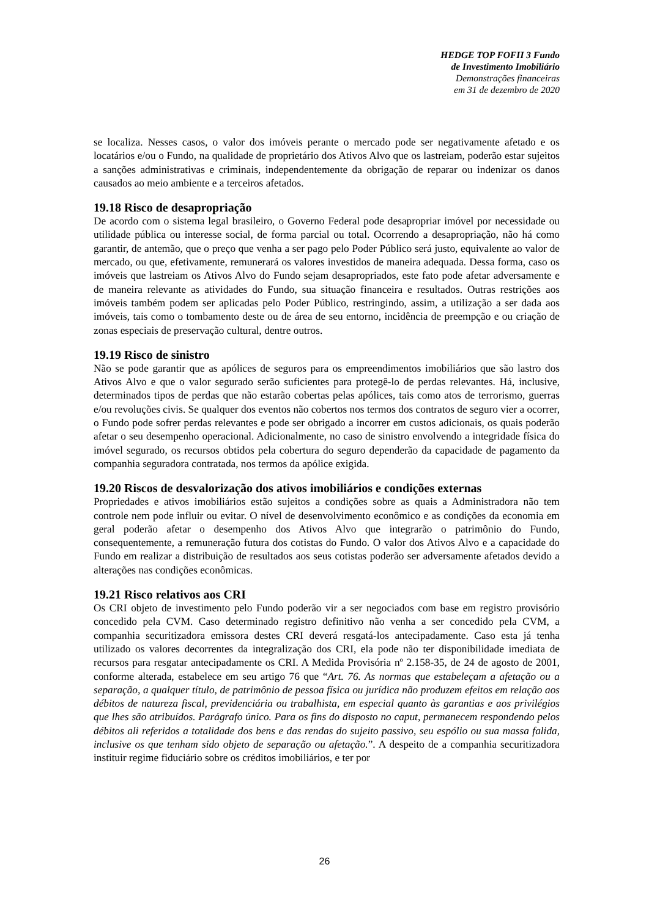HEDGE TOP FOFII 3 Fundo
de Investimento Imobiliário
Demonstrações financeiras
em 31 de dezembro de 2020
se localiza. Nesses casos, o valor dos imóveis perante o mercado pode ser negativamente afetado e os locatários e/ou o Fundo, na qualidade de proprietário dos Ativos Alvo que os lastreiam, poderão estar sujeitos a sanções administrativas e criminais, independentemente da obrigação de reparar ou indenizar os danos causados ao meio ambiente e a terceiros afetados.
19.18 Risco de desapropriação
De acordo com o sistema legal brasileiro, o Governo Federal pode desapropriar imóvel por necessidade ou utilidade pública ou interesse social, de forma parcial ou total. Ocorrendo a desapropriação, não há como garantir, de antemão, que o preço que venha a ser pago pelo Poder Público será justo, equivalente ao valor de mercado, ou que, efetivamente, remunerará os valores investidos de maneira adequada. Dessa forma, caso os imóveis que lastreiam os Ativos Alvo do Fundo sejam desapropriados, este fato pode afetar adversamente e de maneira relevante as atividades do Fundo, sua situação financeira e resultados. Outras restrições aos imóveis também podem ser aplicadas pelo Poder Público, restringindo, assim, a utilização a ser dada aos imóveis, tais como o tombamento deste ou de área de seu entorno, incidência de preempção e ou criação de zonas especiais de preservação cultural, dentre outros.
19.19 Risco de sinistro
Não se pode garantir que as apólices de seguros para os empreendimentos imobiliários que são lastro dos Ativos Alvo e que o valor segurado serão suficientes para protegê-lo de perdas relevantes. Há, inclusive, determinados tipos de perdas que não estarão cobertas pelas apólices, tais como atos de terrorismo, guerras e/ou revoluções civis. Se qualquer dos eventos não cobertos nos termos dos contratos de seguro vier a ocorrer, o Fundo pode sofrer perdas relevantes e pode ser obrigado a incorrer em custos adicionais, os quais poderão afetar o seu desempenho operacional. Adicionalmente, no caso de sinistro envolvendo a integridade física do imóvel segurado, os recursos obtidos pela cobertura do seguro dependerão da capacidade de pagamento da companhia seguradora contratada, nos termos da apólice exigida.
19.20 Riscos de desvalorização dos ativos imobiliários e condições externas
Propriedades e ativos imobiliários estão sujeitos a condições sobre as quais a Administradora não tem controle nem pode influir ou evitar. O nível de desenvolvimento econômico e as condições da economia em geral poderão afetar o desempenho dos Ativos Alvo que integrarão o patrimônio do Fundo, consequentemente, a remuneração futura dos cotistas do Fundo. O valor dos Ativos Alvo e a capacidade do Fundo em realizar a distribuição de resultados aos seus cotistas poderão ser adversamente afetados devido a alterações nas condições econômicas.
19.21 Risco relativos aos CRI
Os CRI objeto de investimento pelo Fundo poderão vir a ser negociados com base em registro provisório concedido pela CVM. Caso determinado registro definitivo não venha a ser concedido pela CVM, a companhia securitizadora emissora destes CRI deverá resgatá-los antecipadamente. Caso esta já tenha utilizado os valores decorrentes da integralização dos CRI, ela pode não ter disponibilidade imediata de recursos para resgatar antecipadamente os CRI. A Medida Provisória nº 2.158-35, de 24 de agosto de 2001, conforme alterada, estabelece em seu artigo 76 que “Art. 76. As normas que estabeleçam a afetação ou a separação, a qualquer título, de patrimônio de pessoa física ou jurídica não produzem efeitos em relação aos débitos de natureza fiscal, previdenciária ou trabalhista, em especial quanto às garantias e aos privilégios que lhes são atribuídos. Parágrafo único. Para os fins do disposto no caput, permanecem respondendo pelos débitos ali referidos a totalidade dos bens e das rendas do sujeito passivo, seu espólio ou sua massa falida, inclusive os que tenham sido objeto de separação ou afetação.”. A despeito de a companhia securitizadora instituir regime fiduciário sobre os créditos imobiliários, e ter por
26